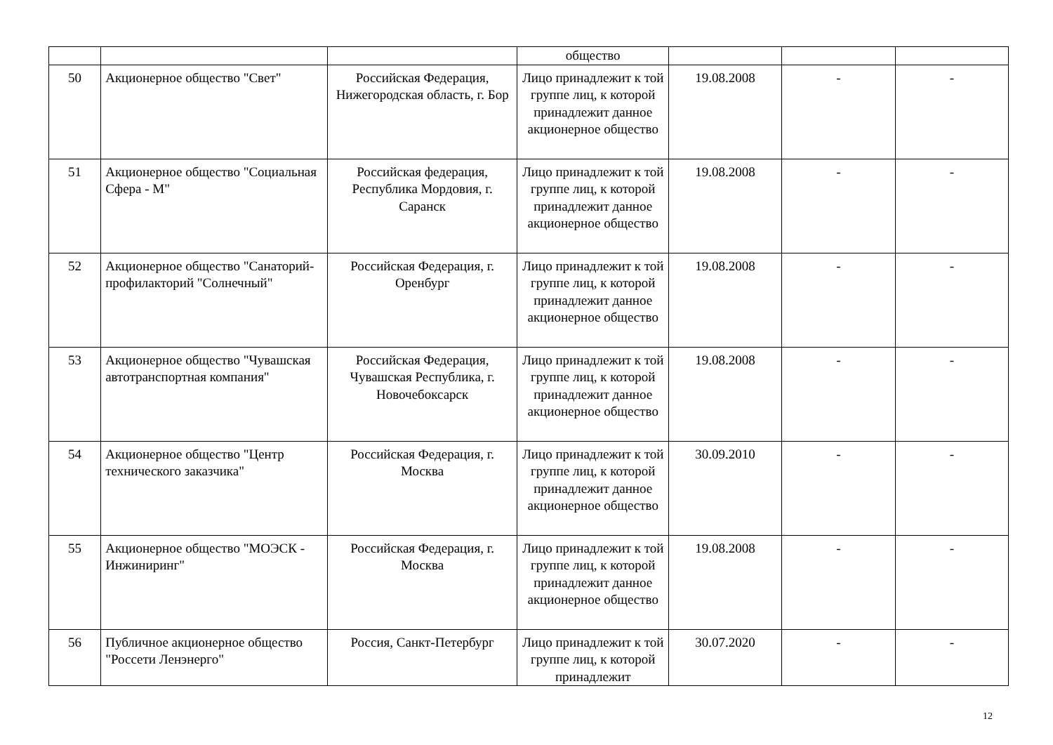| | | | общество | | | |
| 50 | Акционерное общество "Свет" | Российская Федерация, Нижегородская область, г. Бор | Лицо принадлежит к той группе лиц, к которой принадлежит данное акционерное общество | 19.08.2008 | - | - |
| 51 | Акционерное общество "Социальная Сфера - М" | Российская федерация, Республика Мордовия, г. Саранск | Лицо принадлежит к той группе лиц, к которой принадлежит данное акционерное общество | 19.08.2008 | - | - |
| 52 | Акционерное общество "Санаторий-профилакторий "Солнечный" | Российская Федерация, г. Оренбург | Лицо принадлежит к той группе лиц, к которой принадлежит данное акционерное общество | 19.08.2008 | - | - |
| 53 | Акционерное общество "Чувашская автотранспортная компания" | Российская Федерация, Чувашская Республика, г. Новочебоксарск | Лицо принадлежит к той группе лиц, к которой принадлежит данное акционерное общество | 19.08.2008 | - | - |
| 54 | Акционерное общество "Центр технического заказчика" | Российская Федерация, г. Москва | Лицо принадлежит к той группе лиц, к которой принадлежит данное акционерное общество | 30.09.2010 | - | - |
| 55 | Акционерное общество "МОЭСК - Инжиниринг" | Российская Федерация, г. Москва | Лицо принадлежит к той группе лиц, к которой принадлежит данное акционерное общество | 19.08.2008 | - | - |
| 56 | Публичное акционерное общество "Россети Ленэнерго" | Россия, Санкт-Петербург | Лицо принадлежит к той группе лиц, к которой принадлежит | 30.07.2020 | - | - |
12